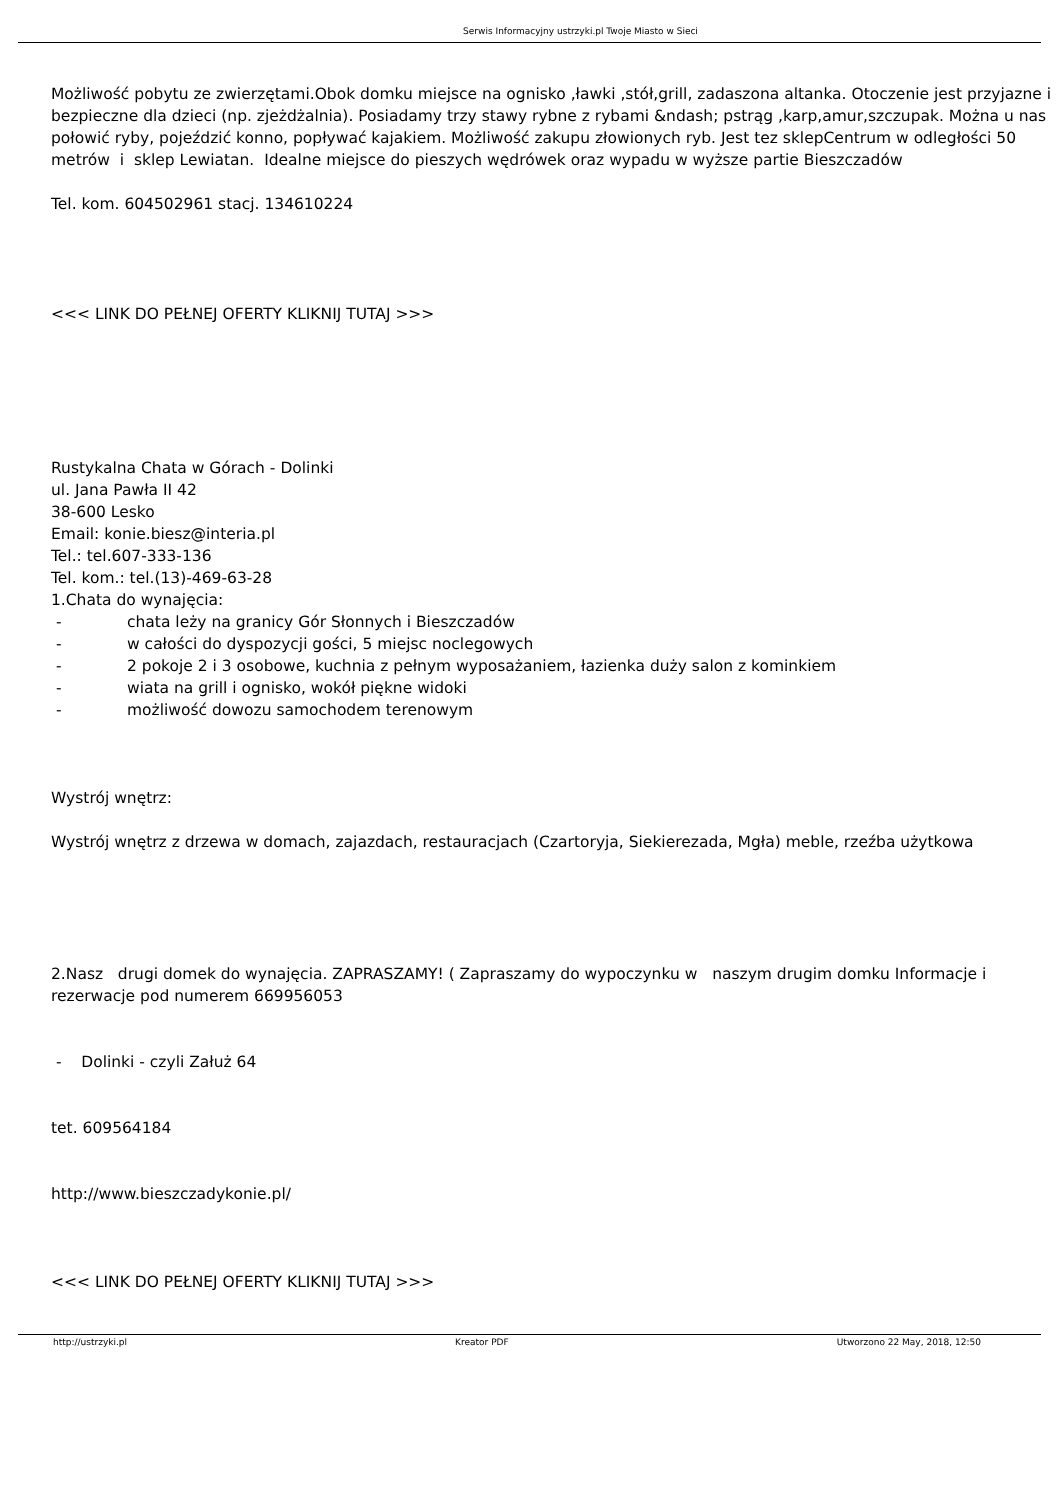Serwis Informacyjny ustrzyki.pl Twoje Miasto w Sieci
Możliwość pobytu ze zwierzętami.Obok domku miejsce na ognisko ,ławki ,stół,grill, zadaszona altanka. Otoczenie jest przyjazne i bezpieczne dla dzieci (np. zjeżdżalnia). Posiadamy trzy stawy rybne z rybami &ndash; pstrąg ,karp,amur,szczupak. Można u nas połowić ryby, pojeździć konno, popływać kajakiem. Możliwość zakupu złowionych ryb. Jest tez sklepCentrum w odległości 50 metrów i sklep Lewiatan. Idealne miejsce do pieszych wędrówek oraz wypadu w wyższe partie Bieszczadów
Tel. kom. 604502961 stacj. 134610224
<<< LINK DO PEŁNEJ OFERTY KLIKNIJ TUTAJ >>>
Rustykalna Chata w Górach - Dolinki
ul. Jana Pawła II 42
38-600 Lesko
Email: konie.biesz@interia.pl
Tel.: tel.607-333-136
Tel. kom.: tel.(13)-469-63-28
1.Chata do wynajęcia:
- chata leży na granicy Gór Słonnych i Bieszczadów
- w całości do dyspozycji gości, 5 miejsc noclegowych
- 2 pokoje 2 i 3 osobowe, kuchnia z pełnym wyposażaniem, łazienka duży salon z kominkiem
- wiata na grill i ognisko, wokół piękne widoki
- możliwość dowozu samochodem terenowym
Wystrój wnętrz:
Wystrój wnętrz z drzewa w domach, zajazdach, restauracjach (Czartoryja, Siekierezada, Mgła) meble, rzeźba użytkowa
2.Nasz drugi domek do wynajęcia. ZAPRASZAMY! ( Zapraszamy do wypoczynku w naszym drugim domku Informacje i rezerwacje pod numerem 669956053
- Dolinki - czyli Załuż 64
tet. 609564184
http://www.bieszczadykonie.pl/
<<< LINK DO PEŁNEJ OFERTY KLIKNIJ TUTAJ >>>
http://ustrzyki.pl Kreator PDF Utworzono 22 May, 2018, 12:50